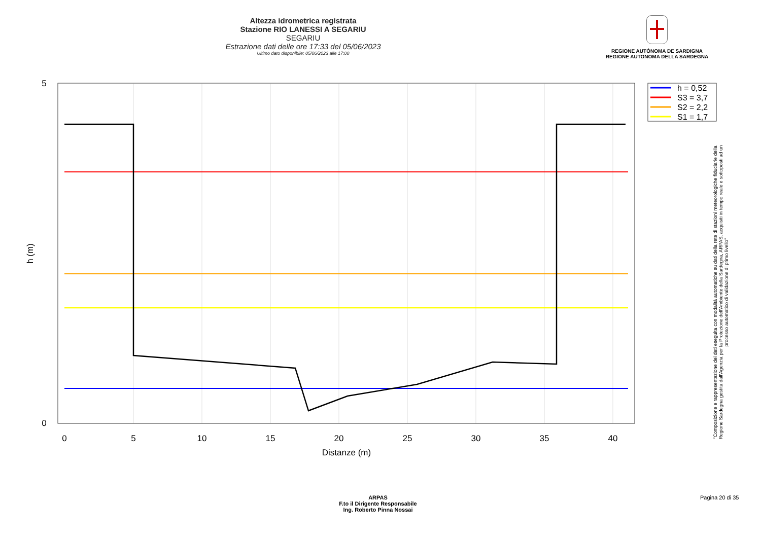Altezza idrometrica registrata
Stazione RIO LANESSI A SEGARIU
SEGARIU
Estrazione dati delle ore 17:33 del 05/06/2023
Ultimo dato disponibile: 05/06/2023 alle 17:00
REGIONE AUTÒNOMA DE SARDIGNA
REGIONE AUTONOMA DELLA SARDEGNA
0
5
10
15
20
25
30
35
40
Distanze (m)
0
5
h (m)
h = 0,52
S3 = 3,7
S2 = 2,2
S1 = 1,7
"Composizione e rappresentazione dei dati eseguita con modalità automatiche su dati della rete di stazioni meteorologiche fiduciarie della Regione Sardegna gestita dall'Agenzia per la Protezione dell'Ambiente della Sardegna, ARPAS, acquisiti in tempo reale e sottoposti ad un processo automatico di validazione di primo livello"
ARPAS
F.to il Dirigente Responsabile
Ing. Roberto Pinna Nossai
Pagina 20 di 35